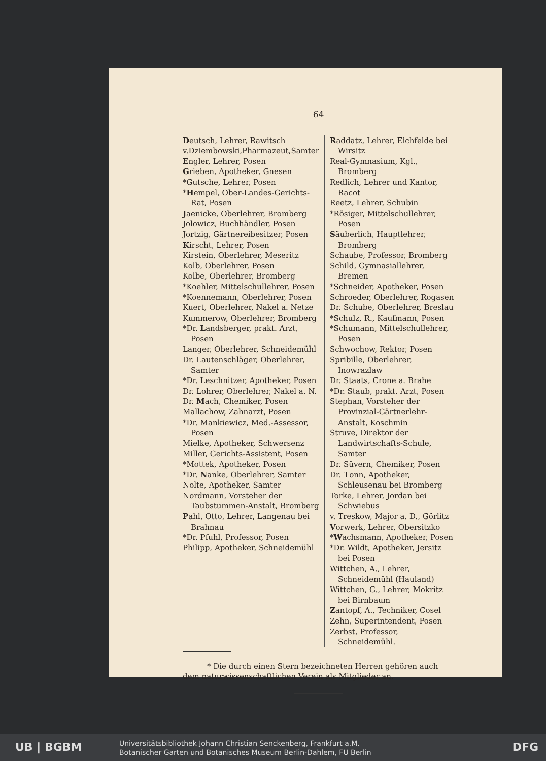64
Deutsch, Lehrer, Rawitsch
v.Dziembowski,Pharmazeut,Samter
Engler, Lehrer, Posen
Grieben, Apotheker, Gnesen
*Gutsche, Lehrer, Posen
*Hempel, Ober-Landes-Gerichts-Rat, Posen
Jaenicke, Oberlehrer, Bromberg
Jolowicz, Buchhändler, Posen
Jortzig, Gärtnereibesitzer, Posen
Kirscht, Lehrer, Posen
Kirstein, Oberlehrer, Meseritz
Kolb, Oberlehrer, Posen
Kolbe, Oberlehrer, Bromberg
*Koehler, Mittelschullehrer, Posen
*Koennemann, Oberlehrer, Posen
Kuert, Oberlehrer, Nakel a. Netze
Kummerow, Oberlehrer, Bromberg
*Dr. Landsberger, prakt. Arzt, Posen
Langer, Oberlehrer, Schneidemühl
Dr. Lautenschläger, Oberlehrer, Samter
*Dr. Leschnitzer, Apotheker, Posen
Dr. Lohrer, Oberlehrer, Nakel a. N.
Dr. Mach, Chemiker, Posen
Mallachow, Zahnarzt, Posen
*Dr. Mankiewicz, Med.-Assessor, Posen
Mielke, Apotheker, Schwersenz
Miller, Gerichts-Assistent, Posen
*Mottek, Apotheker, Posen
*Dr. Nanke, Oberlehrer, Samter
Nolte, Apotheker, Samter
Nordmann, Vorsteher der Taubstummen-Anstalt, Bromberg
Pahl, Otto, Lehrer, Langenau bei Brahnau
*Dr. Pfuhl, Professor, Posen
Philipp, Apotheker, Schneidemühl
Raddatz, Lehrer, Eichfelde bei Wirsitz
Real-Gymnasium, Kgl., Bromberg
Redlich, Lehrer und Kantor, Racot
Reetz, Lehrer, Schubin
*Rösiger, Mittelschullehrer, Posen
Säuberlich, Hauptlehrer, Bromberg
Schaube, Professor, Bromberg
Schild, Gymnasiallehrer, Bremen
*Schneider, Apotheker, Posen
Schroeder, Oberlehrer, Rogasen
Dr. Schube, Oberlehrer, Breslau
*Schulz, R., Kaufmann, Posen
*Schumann, Mittelschullehrer, Posen
Schwochow, Rektor, Posen
Spribille, Oberlehrer, Inowrazlaw
Dr. Staats, Crone a. Brahe
*Dr. Staub, prakt. Arzt, Posen
Stephan, Vorsteher der Provinzial-Gärtnerlehr-Anstalt, Koschmin
Struve, Direktor der Landwirtschafts-Schule, Samter
Dr. Süvern, Chemiker, Posen
Dr. Tonn, Apotheker, Schleusenau bei Bromberg
Torke, Lehrer, Jordan bei Schwiebus
v. Treskow, Major a. D., Görlitz
Vorwerk, Lehrer, Obersitzko
*Wachsmann, Apotheker, Posen
*Dr. Wildt, Apotheker, Jersitz bei Posen
Wittchen, A., Lehrer, Schneidemühl (Hauland)
Wittchen, G., Lehrer, Mokritz bei Birnbaum
Zantopf, A., Techniker, Cosel
Zehn, Superintendent, Posen
Zerbst, Professor, Schneidemühl.
* Die durch einen Stern bezeichneten Herren gehören auch dem naturwissenschaftlichen Verein als Mitglieder an.
UB | BGBM
Universitätsbibliothek Johann Christian Senckenberg, Frankfurt a.M.
Botanischer Garten und Botanisches Museum Berlin-Dahlem, FU Berlin
DFG